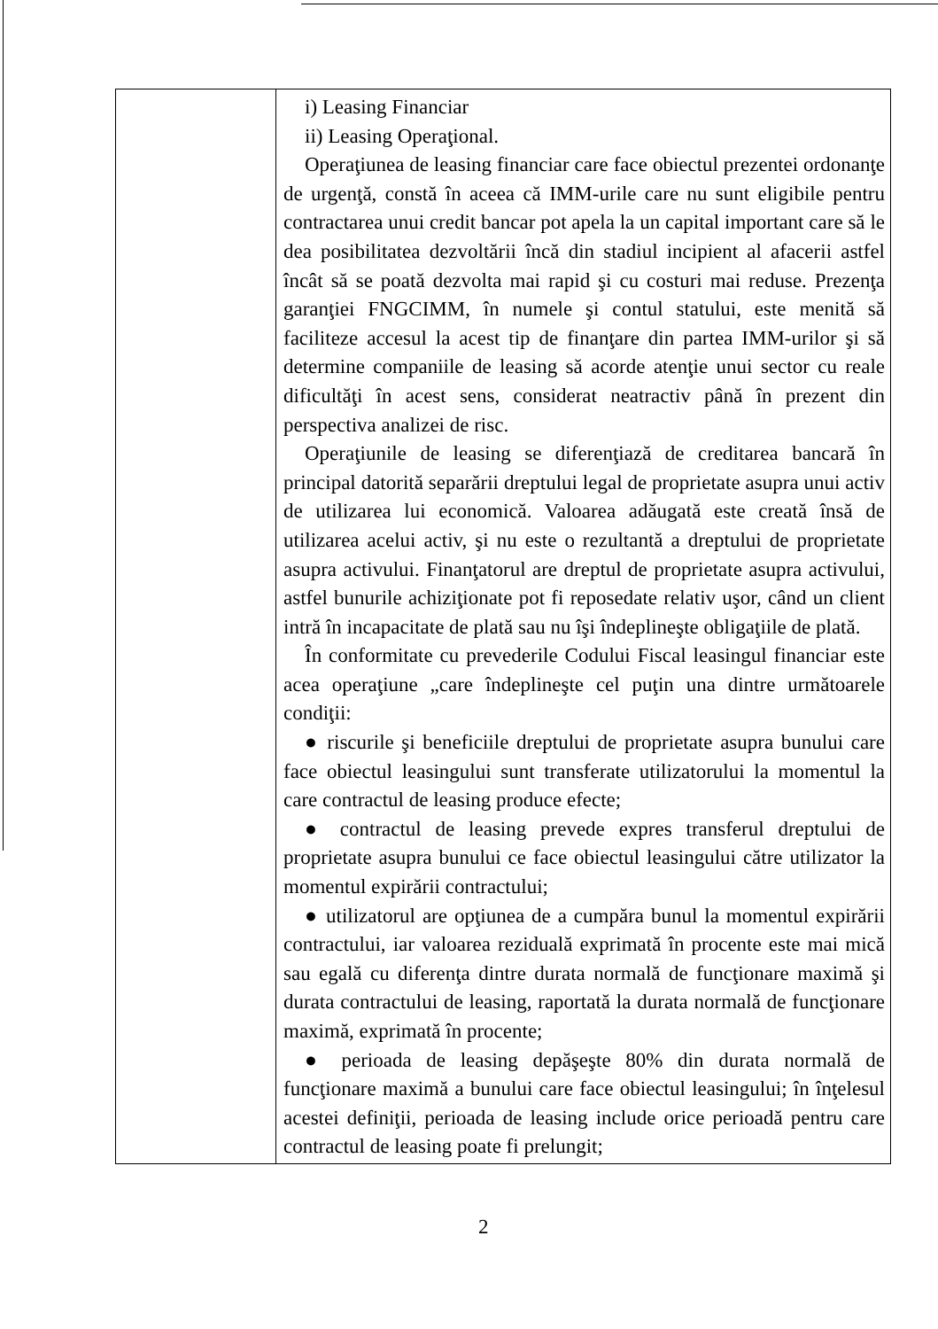| | i) Leasing Financiar ii) Leasing Operaţional. Operaţiunea de leasing financiar care face obiectul prezentei ordonanţe de urgenţă, constă în aceea că IMM-urile care nu sunt eligibile pentru contractarea unui credit bancar pot apela la un capital important care să le dea posibilitatea dezvoltării încă din stadiul incipient al afacerii astfel încât să se poată dezvolta mai rapid şi cu costuri mai reduse. Prezenţa garanţiei FNGCIMM, în numele şi contul statului, este menită să faciliteze accesul la acest tip de finanţare din partea IMM-urilor şi să determine companiile de leasing să acorde atenţie unui sector cu reale dificultăţi în acest sens, considerat neatractiv până în prezent din perspectiva analizei de risc. Operaţiunile de leasing se diferenţiază de creditarea bancară în principal datorită separării dreptului legal de proprietate asupra unui activ de utilizarea lui economică. Valoarea adăugată este creată însă de utilizarea acelui activ, şi nu este o rezultantă a dreptului de proprietate asupra activului. Finanţatorul are dreptul de proprietate asupra activului, astfel bunurile achiziţionate pot fi reposedate relativ uşor, când un client intră în incapacitate de plată sau nu îşi îndeplineşte obligaţiile de plată. În conformitate cu prevederile Codului Fiscal leasingul financiar este acea operaţiune „care îndeplineşte cel puţin una dintre următoarele condiţii: ● riscurile şi beneficiile dreptului de proprietate asupra bunului care face obiectul leasingului sunt transferate utilizatorului la momentul la care contractul de leasing produce efecte; ● contractul de leasing prevede expres transferul dreptului de proprietate asupra bunului ce face obiectul leasingului către utilizator la momentul expirării contractului; ● utilizatorul are opţiunea de a cumpăra bunul la momentul expirării contractului, iar valoarea reziduală exprimată în procente este mai mică sau egală cu diferenţa dintre durata normală de funcţionare maximă şi durata contractului de leasing, raportată la durata normală de funcţionare maximă, exprimată în procente; ● perioada de leasing depăşeşte 80% din durata normală de funcţionare maximă a bunului care face obiectul leasingului; în înţelesul acestei definiţii, perioada de leasing include orice perioadă pentru care contractul de leasing poate fi prelungit; |
2